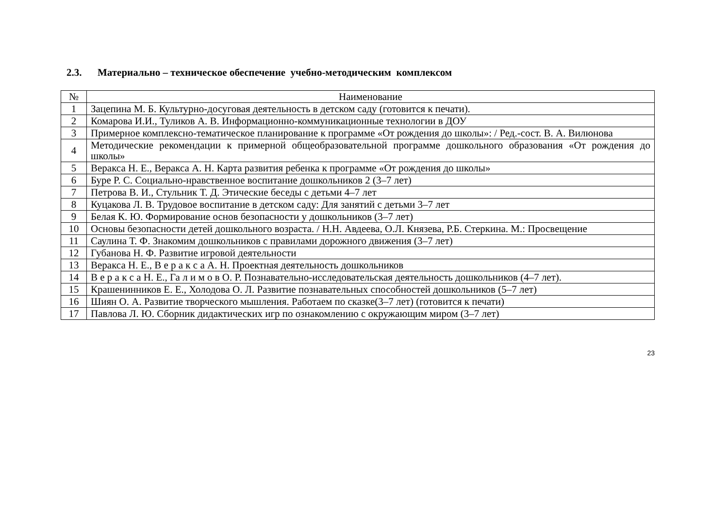2.3. Материально – техническое обеспечение учебно-методическим комплексом
| № | Наименование |
| --- | --- |
| 1 | Зацепина М. Б. Культурно-досуговая деятельность в детском саду (готовится к печати). |
| 2 | Комарова И.И., Туликов А. В. Информационно-коммуникационные технологии в ДОУ |
| 3 | Примерное комплексно-тематическое планирование к программе «От рождения до школы»: / Ред.-сост. В. А. Вилюнова |
| 4 | Методические рекомендации к примерной общеобразовательной программе дошкольного образования «От рождения до школы» |
| 5 | Веракса Н. Е., Веракса А. Н. Карта развития ребенка к программе «От рождения до школы» |
| 6 | Буре Р. С. Социально-нравственное воспитание дошкольников 2 (3–7 лет) |
| 7 | Петрова В. И., Стульник Т. Д. Этические беседы с детьми 4–7 лет |
| 8 | Куцакова Л. В. Трудовое воспитание в детском саду: Для занятий с детьми 3–7 лет |
| 9 | Белая К. Ю. Формирование основ безопасности у дошкольников (3–7 лет) |
| 10 | Основы безопасности детей дошкольного возраста. / Н.Н. Авдеева, О.Л. Князева, Р.Б. Стеркина. М.: Просвещение |
| 11 | Саулина Т. Ф. Знакомим дошкольников с правилами дорожного движения (3–7 лет) |
| 12 | Губанова Н. Ф. Развитие игровой деятельности |
| 13 | Веракса Н. Е., В е р а к с а А. Н. Проектная деятельность дошкольников |
| 14 | В е р а к с а Н. Е., Га л и м о в О. Р. Познавательно-исследовательская деятельность дошкольников (4–7 лет). |
| 15 | Крашенинников Е. Е., Холодова О. Л. Развитие познавательных способностей дошкольников (5–7 лет) |
| 16 | Шиян О. А. Развитие творческого мышления. Работаем по сказке(3–7 лет) (готовится к печати) |
| 17 | Павлова Л. Ю. Сборник дидактических игр по ознакомлению с окружающим миром (3–7 лет) |
23